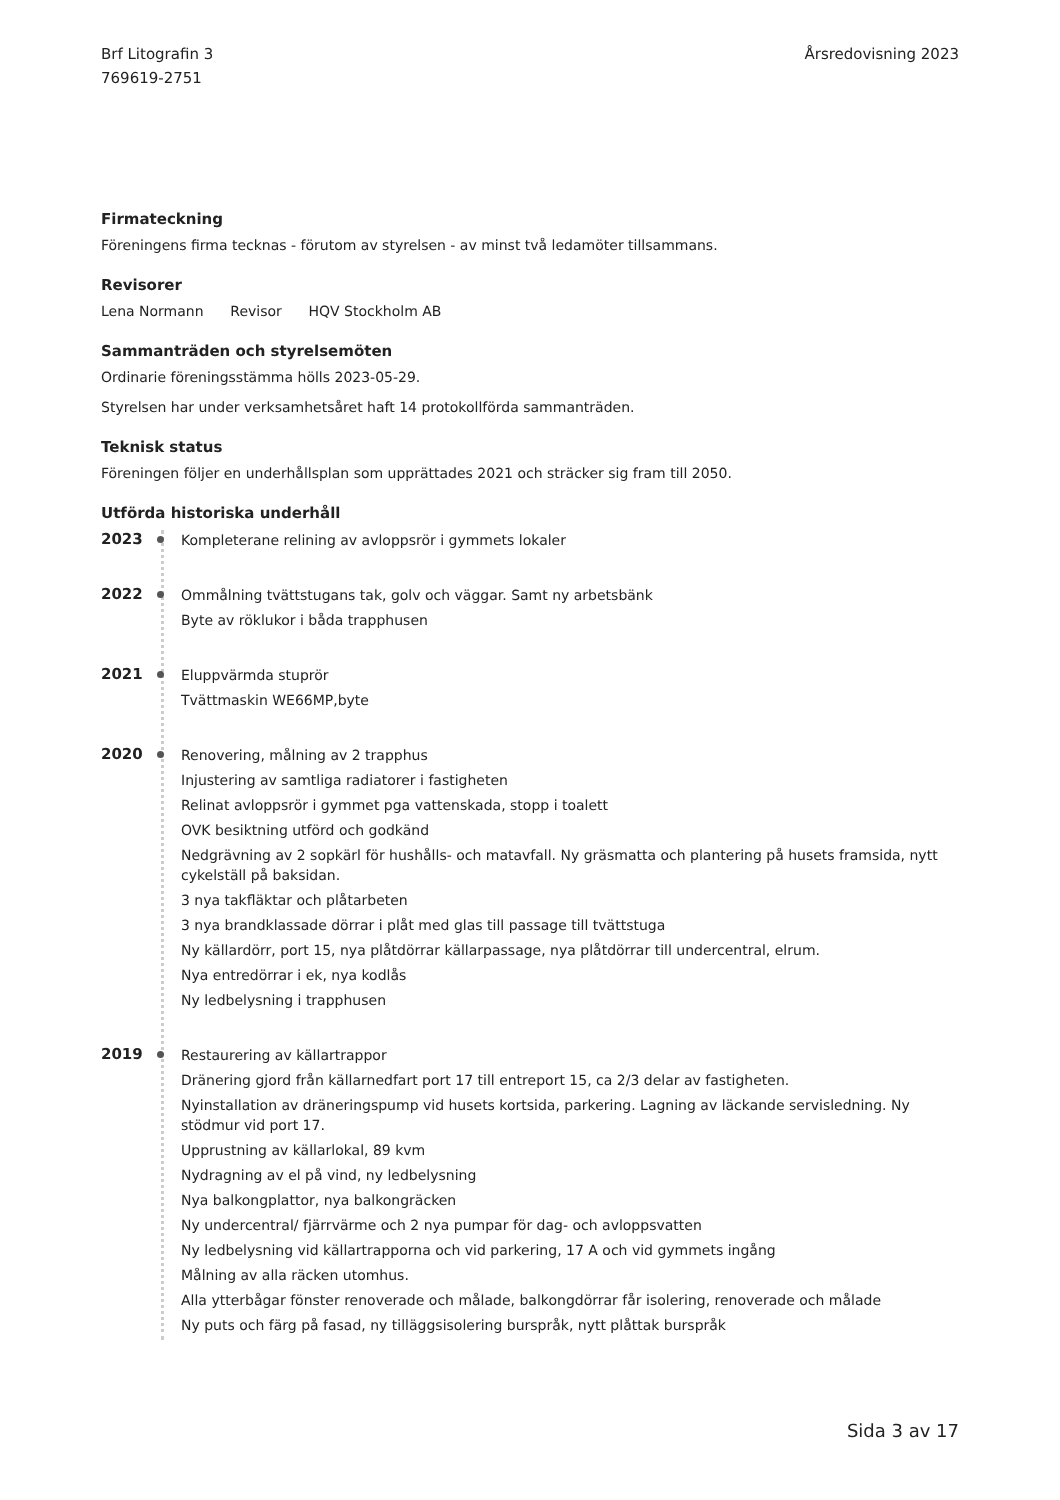Brf Litografin 3
769619-2751
Årsredovisning 2023
Firmateckning
Föreningens firma tecknas - förutom av styrelsen - av minst två ledamöter tillsammans.
Revisorer
Lena Normann Revisor HQV Stockholm AB
Sammanträden och styrelsemöten
Ordinarie föreningsstämma hölls 2023-05-29.
Styrelsen har under verksamhetsåret haft 14 protokollförda sammanträden.
Teknisk status
Föreningen följer en underhållsplan som upprättades 2021 och sträcker sig fram till 2050.
Utförda historiska underhåll
2023
Kompleterane relining av avloppsrör i gymmets lokaler
2022
Ommålning tvättstugans tak, golv och väggar. Samt ny arbetsbänk
Byte av röklukor i båda trapphusen
2021
Eluppvärmda stuprör
Tvättmaskin WE66MP,byte
2020
Renovering, målning av 2 trapphus
Injustering av samtliga radiatorer i fastigheten
Relinat avloppsrör i gymmet pga vattenskada, stopp i toalett
OVK besiktning utförd och godkänd
Nedgrävning av 2 sopkärl för hushålls- och matavfall. Ny gräsmatta och plantering på husets framsida, nytt cykelställ på baksidan.
3 nya takfläktar och plåtarbeten
3 nya brandklassade dörrar i plåt med glas till passage till tvättstuga
Ny källardörr, port 15, nya plåtdörrar källarpassage, nya plåtdörrar till undercentral, elrum.
Nya entredörrar i ek, nya kodlås
Ny ledbelysning i trapphusen
2019
Restaurering av källartrappor
Dränering gjord från källarnedfart port 17 till entreport 15, ca 2/3 delar av fastigheten.
Nyinstallation av dräneringspump vid husets kortsida, parkering. Lagning av läckande servisledning. Ny stödmur vid port 17.
Upprustning av källarlokal, 89 kvm
Nydragning av el på vind, ny ledbelysning
Nya balkongplattor, nya balkongräcken
Ny undercentral/ fjärrvärme och 2 nya pumpar för dag- och avloppsvatten
Ny ledbelysning vid källartrapporna och vid parkering, 17 A och vid gymmets ingång
Målning av alla räcken utomhus.
Alla ytterbågar fönster renoverade och målade, balkongdörrar får isolering, renoverade och målade
Ny puts och färg på fasad, ny tilläggsisolering burspråk, nytt plåttak burspråk
Sida 3 av 17